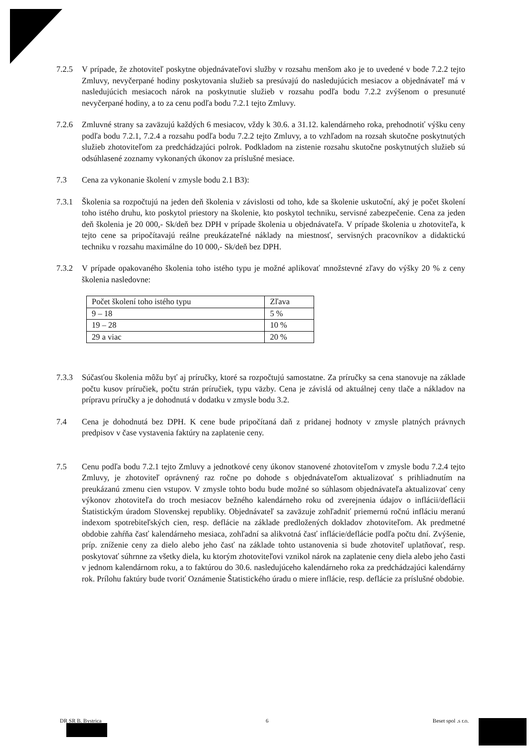7.2.5 V prípade, že zhotoviteľ poskytne objednávateľovi služby v rozsahu menšom ako je to uvedené v bode 7.2.2 tejto Zmluvy, nevyčerpané hodiny poskytovania služieb sa presúvajú do nasledujúcich mesiacov a objednávateľ má v nasledujúcich mesiacoch nárok na poskytnutie služieb v rozsahu podľa bodu 7.2.2 zvýšenom o presunuté nevyčerpané hodiny, a to za cenu podľa bodu 7.2.1 tejto Zmluvy.
7.2.6 Zmluvné strany sa zaväzujú každých 6 mesiacov, vždy k 30.6. a 31.12. kalendárneho roka, prehodnotiť výšku ceny podľa bodu 7.2.1, 7.2.4 a rozsahu podľa bodu 7.2.2 tejto Zmluvy, a to vzhľadom na rozsah skutočne poskytnutých služieb zhotoviteľom za predchádzajúci polrok. Podkladom na zistenie rozsahu skutočne poskytnutých služieb sú odsúhlasené zoznamy vykonaných úkonov za príslušné mesiace.
7.3 Cena za vykonanie školení v zmysle bodu 2.1 B3):
7.3.1 Školenia sa rozpočtujú na jeden deň školenia v závislosti od toho, kde sa školenie uskutoční, aký je počet školení toho istého druhu, kto poskytol priestory na školenie, kto poskytol techniku, servisné zabezpečenie. Cena za jeden deň školenia je 20 000,- Sk/deň bez DPH v prípade školenia u objednávateľa. V prípade školenia u zhotoviteľa, k tejto cene sa pripočítavajú reálne preukázateľné náklady na miestnosť, servisných pracovníkov a didaktickú techniku v rozsahu maximálne do 10 000,- Sk/deň bez DPH.
7.3.2 V prípade opakovaného školenia toho istého typu je možné aplikovať množstevné zľavy do výšky 20 % z ceny školenia nasledovne:
| Počet školení toho istého typu | Zľava |
| 9 – 18 | 5 % |
| 19 – 28 | 10 % |
| 29 a viac | 20 % |
7.3.3 Súčasťou školenia môžu byť aj príručky, ktoré sa rozpočtujú samostatne. Za príručky sa cena stanovuje na základe počtu kusov príručiek, počtu strán príručiek, typu väzby. Cena je závislá od aktuálnej ceny tlače a nákladov na prípravu príručky a je dohodnutá v dodatku v zmysle bodu 3.2.
7.4 Cena je dohodnutá bez DPH. K cene bude pripočítaná daň z pridanej hodnoty v zmysle platných právnych predpisov v čase vystavenia faktúry na zaplatenie ceny.
7.5 Cenu podľa bodu 7.2.1 tejto Zmluvy a jednotkové ceny úkonov stanovené zhotoviteľom v zmysle bodu 7.2.4 tejto Zmluvy, je zhotoviteľ oprávnený raz ročne po dohode s objednávateľom aktualizovať s prihliadnutím na preukázanú zmenu cien vstupov. V zmysle tohto bodu bude možné so súhlasom objednávateľa aktualizovať ceny výkonov zhotoviteľa do troch mesiacov bežného kalendárneho roku od zverejnenia údajov o inflácii/deflácii Štatistickým úradom Slovenskej republiky. Objednávateľ sa zaväzuje zohľadniť priemernú ročnú infláciu meranú indexom spotrebiteľských cien, resp. deflácie na základe predložených dokladov zhotoviteľom. Ak predmetné obdobie zahŕňa časť kalendárneho mesiaca, zohľadní sa alikvotná časť inflácie/deflácie podľa počtu dní. Zvýšenie, príp. zníženie ceny za dielo alebo jeho časť na základe tohto ustanovenia si bude zhotoviteľ uplatňovať, resp. poskytovať súhrnne za všetky diela, ku ktorým zhotoviteľovi vznikol nárok na zaplatenie ceny diela alebo jeho časti v jednom kalendárnom roku, a to faktúrou do 30.6. nasledujúceho kalendárneho roka za predchádzajúci kalendárny rok. Prílohu faktúry bude tvoriť Oznámenie Štatistického úradu o miere inflácie, resp. deflácie za príslušné obdobie.
DR SR B. Bystrica 6 Beset spol .s r.o.